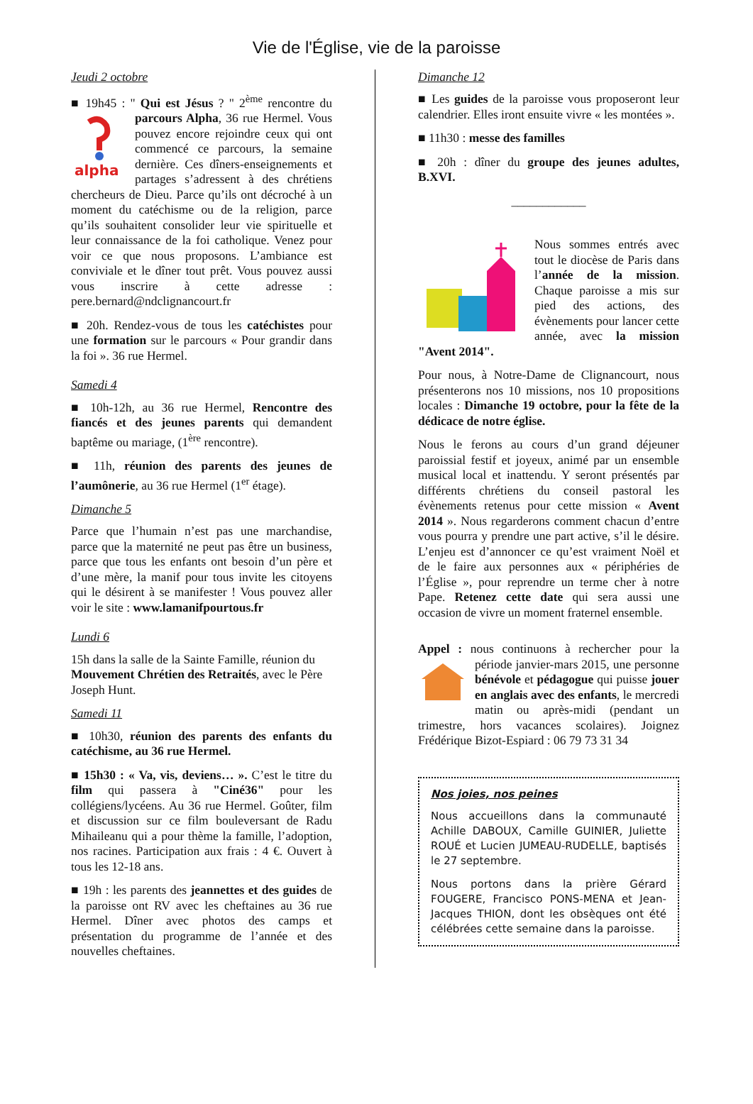Vie de l'Église, vie de la paroisse
Jeudi 2 octobre
■ 19h45 : " Qui est Jésus ? " 2<sup>ème</sup> rencontre
alpha
du parcours Alpha, 36 rue Hermel. Vous pouvez encore rejoindre ceux qui ont commencé ce parcours, la semaine dernière. Ces dîners-enseignements et partages s’adressent à des chrétiens chercheurs de Dieu. Parce qu’ils ont décroché à un moment du catéchisme ou de la religion, parce qu’ils souhaitent consolider leur vie spirituelle et leur connaissance de la foi catholique. Venez pour voir ce que nous proposons. L’ambiance est conviviale et le dîner tout prêt. Vous pouvez aussi vous inscrire à cette adresse : pere.bernard@ndclignancourt.fr
■ 20h. Rendez-vous de tous les catéchistes pour une formation sur le parcours « Pour grandir dans la foi ». 36 rue Hermel.
Samedi 4
■ 10h-12h, au 36 rue Hermel, Rencontre des fiancés et des jeunes parents qui demandent baptême ou mariage, (1<sup>ère</sup> rencontre).
■ 11h, réunion des parents des jeunes de l’aumônerie, au 36 rue Hermel (1<sup>er</sup> étage).
Dimanche 5
Parce que l’humain n’est pas une marchandise, parce que la maternité ne peut pas être un business, parce que tous les enfants ont besoin d’un père et d’une mère, la manif pour tous invite les citoyens qui le désirent à se manifester ! Vous pouvez aller voir le site : www.lamanifpourtous.fr
Lundi 6
15h dans la salle de la Sainte Famille, réunion du Mouvement Chrétien des Retraités, avec le Père Joseph Hunt.
Samedi 11
■ 10h30, réunion des parents des enfants du catéchisme, au 36 rue Hermel.
■ 15h30 : « Va, vis, deviens… ». C’est le titre du film qui passera à "Ciné36" pour les collégiens/lycéens. Au 36 rue Hermel. Goûter, film et discussion sur ce film bouleversant de Radu Mihaileanu qui a pour thème la famille, l’adoption, nos racines. Participation aux frais : 4 €. Ouvert à tous les 12-18 ans.
■ 19h : les parents des jeannettes et des guides de la paroisse ont RV avec les cheftaines au 36 rue Hermel. Dîner avec photos des camps et présentation du programme de l’année et des nouvelles cheftaines.
Dimanche 12
■ Les guides de la paroisse vous proposeront leur calendrier. Elles iront ensuite vivre « les montées ».
■ 11h30 : messe des familles
■ 20h : dîner du groupe des jeunes adultes, B.XVI.
____________
Nous sommes entrés avec tout le diocèse de Paris dans l’année de la mission. Chaque paroisse a mis sur pied des actions, des évènements pour lancer cette année, avec la mission "Avent 2014".
Pour nous, à Notre-Dame de Clignancourt, nous présenterons nos 10 missions, nos 10 propositions locales : Dimanche 19 octobre, pour la fête de la dédicace de notre église.
Nous le ferons au cours d’un grand déjeuner paroissial festif et joyeux, animé par un ensemble musical local et inattendu. Y seront présentés par différents chrétiens du conseil pastoral les évènements retenus pour cette mission « Avent 2014 ». Nous regarderons comment chacun d’entre vous pourra y prendre une part active, s’il le désire. L’enjeu est d’annoncer ce qu’est vraiment Noël et de le faire aux personnes aux « périphéries de l’Église », pour reprendre un terme cher à notre Pape. Retenez cette date qui sera aussi une occasion de vivre un moment fraternel ensemble.
Appel : nous continuons à rechercher pour la période janvier-mars 2015, une personne bénévole et pédagogue qui puisse jouer en anglais avec des enfants, le mercredi matin ou après-midi (pendant un trimestre, hors vacances scolaires). Joignez Frédérique Bizot-Espiard : 06 79 73 31 34
Nos joies, nos peines
Nous accueillons dans la communauté Achille DABOUX, Camille GUINIER, Juliette ROUÉ et Lucien JUMEAU-RUDELLE, baptisés le 27 septembre.
Nous portons dans la prière Gérard FOUGERE, Francisco PONS-MENA et Jean-Jacques THION, dont les obsèques ont été célébrées cette semaine dans la paroisse.